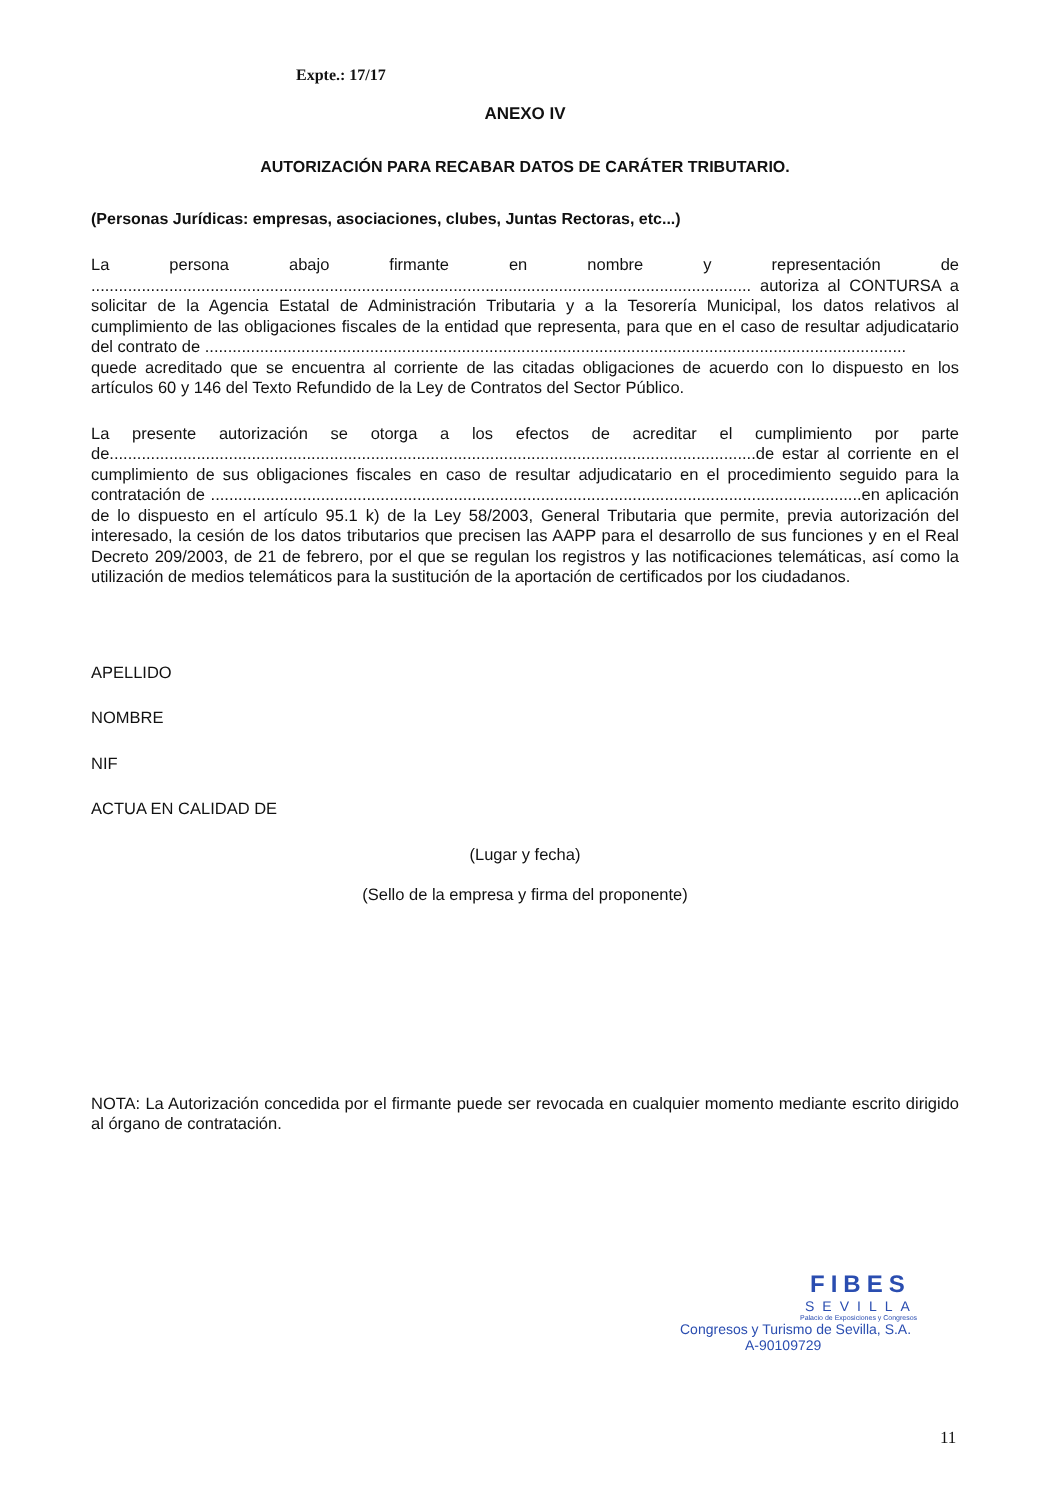Expte.: 17/17
ANEXO IV
AUTORIZACIÓN PARA RECABAR DATOS DE CARÁTER TRIBUTARIO.
(Personas Jurídicas: empresas, asociaciones, clubes, Juntas Rectoras, etc...)
La persona abajo firmante en nombre y representación de ................................................................................................................................................ autoriza al CONTURSA a solicitar de la Agencia Estatal de Administración Tributaria y a la Tesorería Municipal, los datos relativos al cumplimiento de las obligaciones fiscales de la entidad que representa, para que en el caso de resultar adjudicatario del contrato de .........................................................................................................................................................
quede acreditado que se encuentra al corriente de las citadas obligaciones de acuerdo con lo dispuesto en los artículos 60 y 146 del Texto Refundido de la Ley de Contratos del Sector Público.
La presente autorización se otorga a los efectos de acreditar el cumplimiento por parte de.............................................................................................................................................de estar al corriente en el cumplimiento de sus obligaciones fiscales en caso de resultar adjudicatario en el procedimiento seguido para la contratación de ..............................................................................................................................................en aplicación de lo dispuesto en el artículo 95.1 k) de la Ley 58/2003, General Tributaria que permite, previa autorización del interesado, la cesión de los datos tributarios que precisen las AAPP para el desarrollo de sus funciones y en el Real Decreto 209/2003, de 21 de febrero, por el que se regulan los registros y las notificaciones telemáticas, así como la utilización de medios telemáticos para la sustitución de la aportación de certificados por los ciudadanos.
APELLIDO
NOMBRE
NIF
ACTUA EN CALIDAD DE
(Lugar y fecha)
(Sello de la empresa y firma del proponente)
NOTA: La Autorización concedida por el firmante puede ser revocada en cualquier momento mediante escrito dirigido al órgano de contratación.
FIBES
SEVILLA
Palacio de Exposiciones y Congresos
Congresos y Turismo de Sevilla, S.A.
A-90109729
11